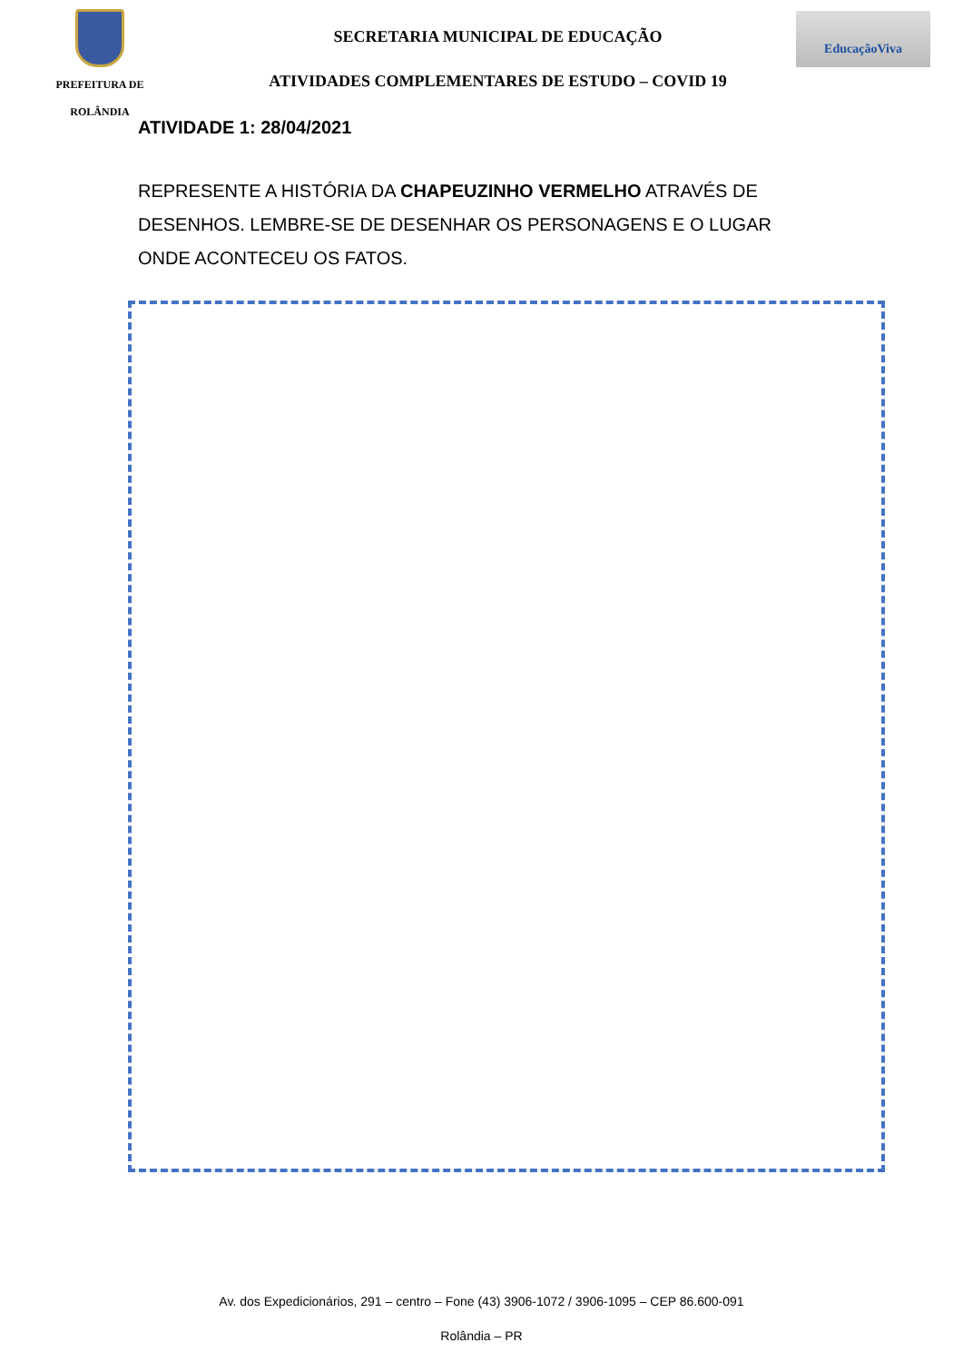PREFEITURA DE
ROLÂNDIA
SECRETARIA MUNICIPAL DE EDUCAÇÃO
ATIVIDADES COMPLEMENTARES DE ESTUDO – COVID 19
EducaçãoViva
ATIVIDADE 1: 28/04/2021
REPRESENTE A HISTÓRIA DA CHAPEUZINHO VERMELHO ATRAVÉS DE DESENHOS. LEMBRE-SE DE DESENHAR OS PERSONAGENS E O LUGAR ONDE ACONTECEU OS FATOS.
Av. dos Expedicionários, 291 – centro – Fone (43) 3906-1072 / 3906-1095 – CEP 86.600-091
Rolândia – PR